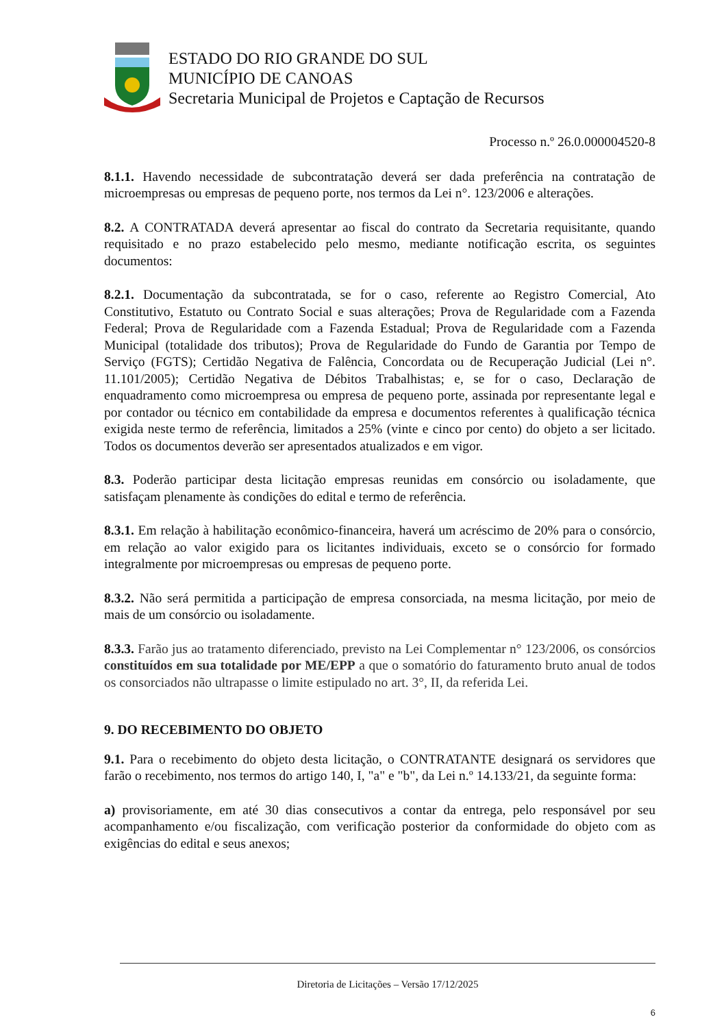ESTADO DO RIO GRANDE DO SUL
MUNICÍPIO DE CANOAS
Secretaria Municipal de Projetos e Captação de Recursos
Processo n.º 26.0.000004520-8
8.1.1. Havendo necessidade de subcontratação deverá ser dada preferência na contratação de microempresas ou empresas de pequeno porte, nos termos da Lei n°. 123/2006 e alterações.
8.2. A CONTRATADA deverá apresentar ao fiscal do contrato da Secretaria requisitante, quando requisitado e no prazo estabelecido pelo mesmo, mediante notificação escrita, os seguintes documentos:
8.2.1. Documentação da subcontratada, se for o caso, referente ao Registro Comercial, Ato Constitutivo, Estatuto ou Contrato Social e suas alterações; Prova de Regularidade com a Fazenda Federal; Prova de Regularidade com a Fazenda Estadual; Prova de Regularidade com a Fazenda Municipal (totalidade dos tributos); Prova de Regularidade do Fundo de Garantia por Tempo de Serviço (FGTS); Certidão Negativa de Falência, Concordata ou de Recuperação Judicial (Lei n°. 11.101/2005); Certidão Negativa de Débitos Trabalhistas; e, se for o caso, Declaração de enquadramento como microempresa ou empresa de pequeno porte, assinada por representante legal e por contador ou técnico em contabilidade da empresa e documentos referentes à qualificação técnica exigida neste termo de referência, limitados a 25% (vinte e cinco por cento) do objeto a ser licitado. Todos os documentos deverão ser apresentados atualizados e em vigor.
8.3. Poderão participar desta licitação empresas reunidas em consórcio ou isoladamente, que satisfaçam plenamente às condições do edital e termo de referência.
8.3.1. Em relação à habilitação econômico-financeira, haverá um acréscimo de 20% para o consórcio, em relação ao valor exigido para os licitantes individuais, exceto se o consórcio for formado integralmente por microempresas ou empresas de pequeno porte.
8.3.2. Não será permitida a participação de empresa consorciada, na mesma licitação, por meio de mais de um consórcio ou isoladamente.
8.3.3. Farão jus ao tratamento diferenciado, previsto na Lei Complementar n° 123/2006, os consórcios constituídos em sua totalidade por ME/EPP a que o somatório do faturamento bruto anual de todos os consorciados não ultrapasse o limite estipulado no art. 3°, II, da referida Lei.
9. DO RECEBIMENTO DO OBJETO
9.1. Para o recebimento do objeto desta licitação, o CONTRATANTE designará os servidores que farão o recebimento, nos termos do artigo 140, I, "a" e "b", da Lei n.º 14.133/21, da seguinte forma:
a) provisoriamente, em até 30 dias consecutivos a contar da entrega, pelo responsável por seu acompanhamento e/ou fiscalização, com verificação posterior da conformidade do objeto com as exigências do edital e seus anexos;
Diretoria de Licitações – Versão 17/12/2025
6